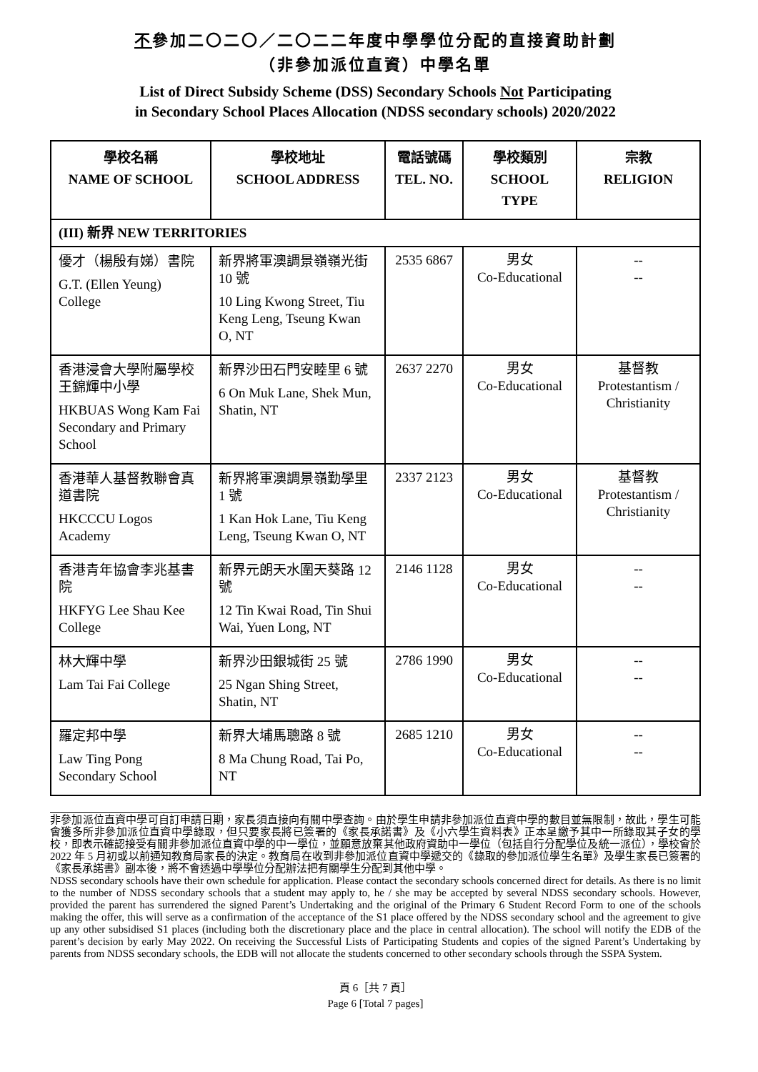不參加二〇二〇／二〇二二年度中學學位分配的直接資助計劃
（非參加派位直資）中學名單
List of Direct Subsidy Scheme (DSS) Secondary Schools Not Participating
in Secondary School Places Allocation (NDSS secondary schools) 2020/2022
| 學校名稱 NAME OF SCHOOL | 學校地址 SCHOOL ADDRESS | 電話號碼 TEL. NO. | 學校類別 SCHOOL TYPE | 宗教 RELIGION |
| --- | --- | --- | --- | --- |
| (III) 新界 NEW TERRITORIES | | | | |
| 優才（楊殷有娣）書院 G.T. (Ellen Yeung) College | 新界將軍澳調景嶺嶺光街 10 號 10 Ling Kwong Street, Tiu Keng Leng, Tseung Kwan O, NT | 2535 6867 | 男女 Co-Educational | -- -- |
| 香港浸會大學附屬學校王錦輝中小學 HKBUAS Wong Kam Fai Secondary and Primary School | 新界沙田石門安睦里 6 號 6 On Muk Lane, Shek Mun, Shatin, NT | 2637 2270 | 男女 Co-Educational | 基督教 Protestantism / Christianity |
| 香港華人基督教聯會真道書院 HKCCCU Logos Academy | 新界將軍澳調景嶺勤學里 1 號 1 Kan Hok Lane, Tiu Keng Leng, Tseung Kwan O, NT | 2337 2123 | 男女 Co-Educational | 基督教 Protestantism / Christianity |
| 香港青年協會李兆基書院 HKFYG Lee Shau Kee College | 新界元朗天水圍天葵路 12 號 12 Tin Kwai Road, Tin Shui Wai, Yuen Long, NT | 2146 1128 | 男女 Co-Educational | -- -- |
| 林大輝中學 Lam Tai Fai College | 新界沙田銀城街 25 號 25 Ngan Shing Street, Shatin, NT | 2786 1990 | 男女 Co-Educational | -- -- |
| 羅定邦中學 Law Ting Pong Secondary School | 新界大埔馬聰路 8 號 8 Ma Chung Road, Tai Po, NT | 2685 1210 | 男女 Co-Educational | -- -- |
非參加派位直資中學可自訂申請日期，家長須直接向有關中學查詢。由於學生申請非參加派位直資中學的數目並無限制，故此，學生可能會獲多所非參加派位直資中學錄取，但只要家長將已簽署的《家長承諾書》及《小六學生資料表》正本呈繳予其中一所錄取其子女的學校，即表示確認接受有關非參加派位直資中學的中一學位，並願意放棄其他政府資助中一學位（包括自行分配學位及統一派位），學校會於 2022 年 5 月初或以前通知教育局家長的決定。教育局在收到非參加派位直資中學遞交的《錄取的參加派位學生名單》及學生家長已簽署的《家長承諾書》副本後，將不會透過中學學位分配辦法把有關學生分配到其他中學。
NDSS secondary schools have their own schedule for application. Please contact the secondary schools concerned direct for details. As there is no limit to the number of NDSS secondary schools that a student may apply to, he / she may be accepted by several NDSS secondary schools. However, provided the parent has surrendered the signed Parent’s Undertaking and the original of the Primary 6 Student Record Form to one of the schools making the offer, this will serve as a confirmation of the acceptance of the S1 place offered by the NDSS secondary school and the agreement to give up any other subsidised S1 places (including both the discretionary place and the place in central allocation). The school will notify the EDB of the parent’s decision by early May 2022. On receiving the Successful Lists of Participating Students and copies of the signed Parent’s Undertaking by parents from NDSS secondary schools, the EDB will not allocate the students concerned to other secondary schools through the SSPA System.
頁 6［共 7 頁］
Page 6 [Total 7 pages]